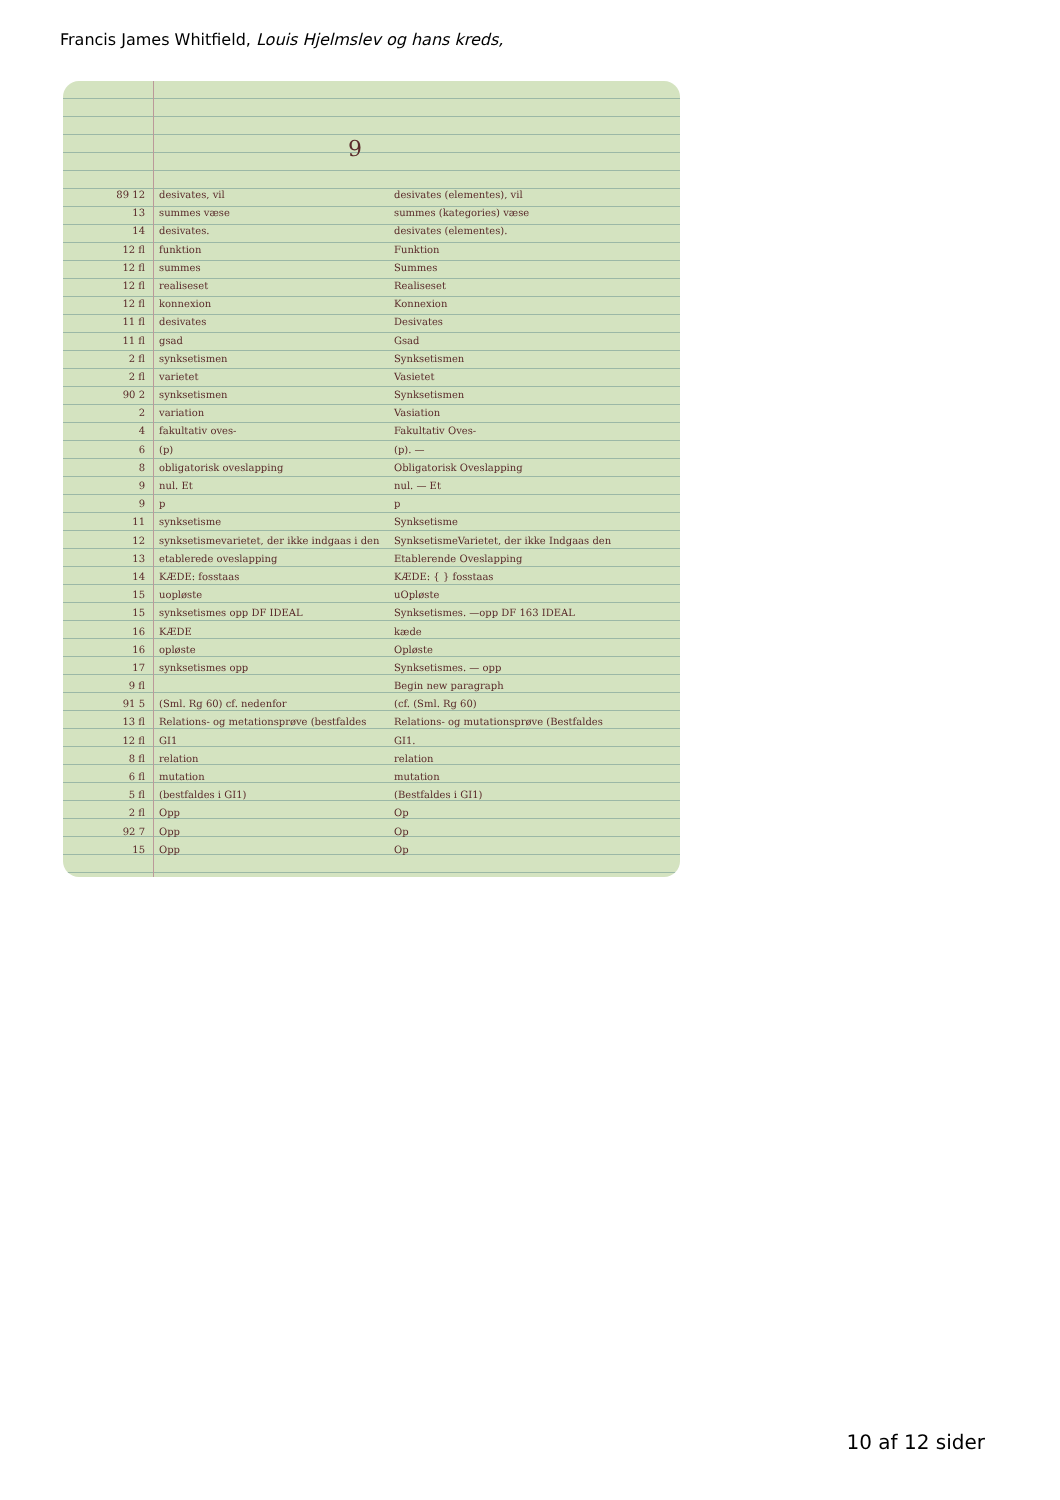Francis James Whitfield, Louis Hjelmslev og hans kreds,
9
89 12 desivates, vil desivates (elementes), vil
13 summes væse summes (kategories) væse
14 desivates. desivates (elementes).
12 fl funktion Funktion
12 fl summes Summes
12 fl realiseset Realiseset
12 fl konnexion Konnexion
11 fl desivates Desivates
11 fl gsad Gsad
2 fl synksetismen Synksetismen
2 fl varietet Vasietet
90 2 synksetismen Synksetismen
2 variation Vasiation
4 fakultativ oves- Fakultativ Oves-
6 (p) (p). —
8 obligatorisk oveslapping Obligatorisk Oveslapping
9 nul. Et nul. — Et
9 p p
11 synksetisme Synksetisme
12 synksetismevarietet, der ikke indgaas i den SynksetismeVarietet, der ikke Indgaas den
13 etablerede oveslapping Etablerende Oveslapping
14 KÆDE: fosstaas KÆDE: { } fosstaas
15 uopløste uOpløste
15 synksetismes opp DF IDEAL Synksetismes. —opp DF 163 IDEAL
16 KÆDE kæde
16 opløste Opløste
17 synksetismes opp Synksetismes. — opp
9 fl Begin new paragraph
91 5 (Sml. Rg 60) cf. nedenfor (cf. (Sml. Rg 60)
13 fl Relations- og metationsprøve (bestfaldes Relations- og mutationsprøve (Bestfaldes
12 fl GI1 GI1.
8 fl relation relation
6 fl mutation mutation
5 fl (bestfaldes i GI1) (Bestfaldes i GI1)
2 fl Opp Op
92 7 Opp Op
15 Opp Op
10 af 12 sider